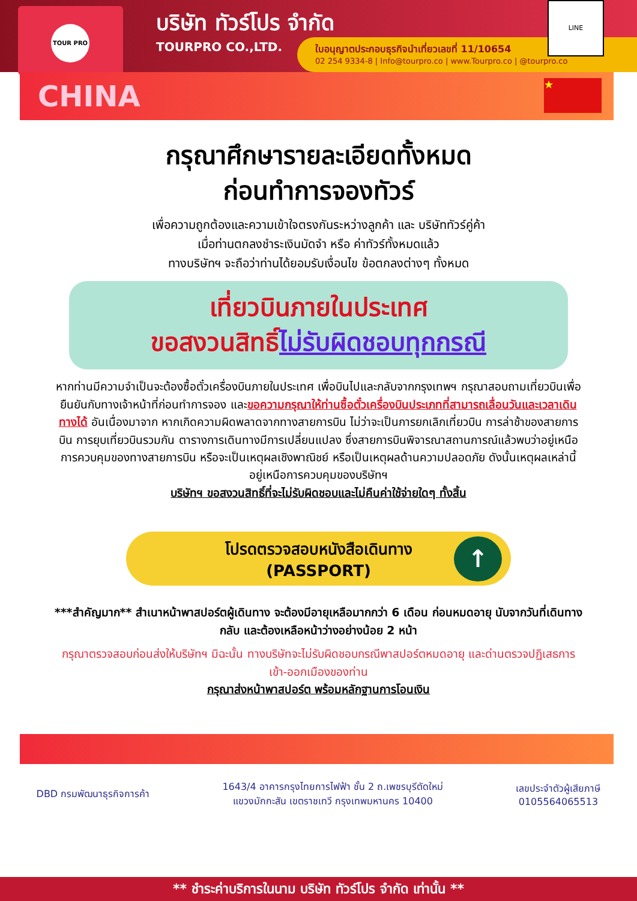TOUR PRO
บริษัท ทัวร์โปร จำกัด
TOURPRO CO.,LTD.
ใบอนุญาตประกอบธุรกิจนำเที่ยวเลขที่ 11/10654
02 254 9334-8 | Info@tourpro.co | www.Tourpro.co | @tourpro.co
LINE
CHINA
★
กรุณาศึกษารายละเอียดทั้งหมด
ก่อนทำการจองทัวร์
เพื่อความถูกต้องและความเข้าใจตรงกันระหว่างลูกค้า และ บริษัททัวร์คู่ค้า
เมื่อท่านตกลงชำระเงินมัดจำ หรือ ค่าทัวร์ทั้งหมดแล้ว
ทางบริษัทฯ จะถือว่าท่านได้ยอมรับเงื่อนไข ข้อตกลงต่างๆ ทั้งหมด
เที่ยวบินภายในประเทศ
ขอสงวนสิทธิ์ไม่รับผิดชอบทุกกรณี
หากท่านมีความจำเป็นจะต้องซื้อตั๋วเครื่องบินภายในประเทศ เพื่อบินไปและกลับจากกรุงเทพฯ กรุณาสอบถามเที่ยวบินเพื่อยืนยันกับทางเจ้าหน้าที่ก่อนทำการจอง และขอความกรุณาให้ท่านซื้อตั๋วเครื่องบินประเภทที่สามารถเลื่อนวันและเวลาเดินทางได้ อันเนื่องมาจาก หากเกิดความผิดพลาดจากทางสายการบิน ไม่ว่าจะเป็นการยกเลิกเที่ยวบิน การล่าช้าของสายการบิน การยุบเที่ยวบินรวมกัน ตารางการเดินทางมีการเปลี่ยนแปลง ซึ่งสายการบินพิจารณาสถานการณ์แล้วพบว่าอยู่เหนือการควบคุมของทางสายการบิน หรือจะเป็นเหตุผลเชิงพาณิชย์ หรือเป็นเหตุผลด้านความปลอดภัย ดังนั้นเหตุผลเหล่านี้ อยู่เหนือการควบคุมของบริษัทฯ
บริษัทฯ ขอสงวนสิทธิ์ที่จะไม่รับผิดชอบและไม่คืนค่าใช้จ่ายใดๆ ทั้งสิ้น
โปรดตรวจสอบหนังสือเดินทาง
(PASSPORT)
↑
***สำคัญมาก** สำเนาหน้าพาสปอร์ตผู้เดินทาง จะต้องมีอายุเหลือมากกว่า 6 เดือน ก่อนหมดอายุ นับจากวันที่เดินทางกลับ และต้องเหลือหน้าว่างอย่างน้อย 2 หน้า
กรุณาตรวจสอบก่อนส่งให้บริษัทฯ มิฉะนั้น ทางบริษัทจะไม่รับผิดชอบกรณีพาสปอร์ตหมดอายุ และด่านตรวจปฏิเสธการเข้า-ออกเมืองของท่าน
กรุณาส่งหน้าพาสปอร์ต พร้อมหลักฐานการโอนเงิน
DBD กรมพัฒนาธุรกิจการค้า
1643/4 อาคารกรุงไทยการไฟฟ้า ชั้น 2 ถ.เพชรบุรีตัดใหม่
แขวงมักกะสัน เขตราชเทวี กรุงเทพมหานคร 10400
เลขประจำตัวผู้เสียภาษี
0105564065513
** ชำระค่าบริการในนาม บริษัท ทัวร์โปร จำกัด เท่านั้น **